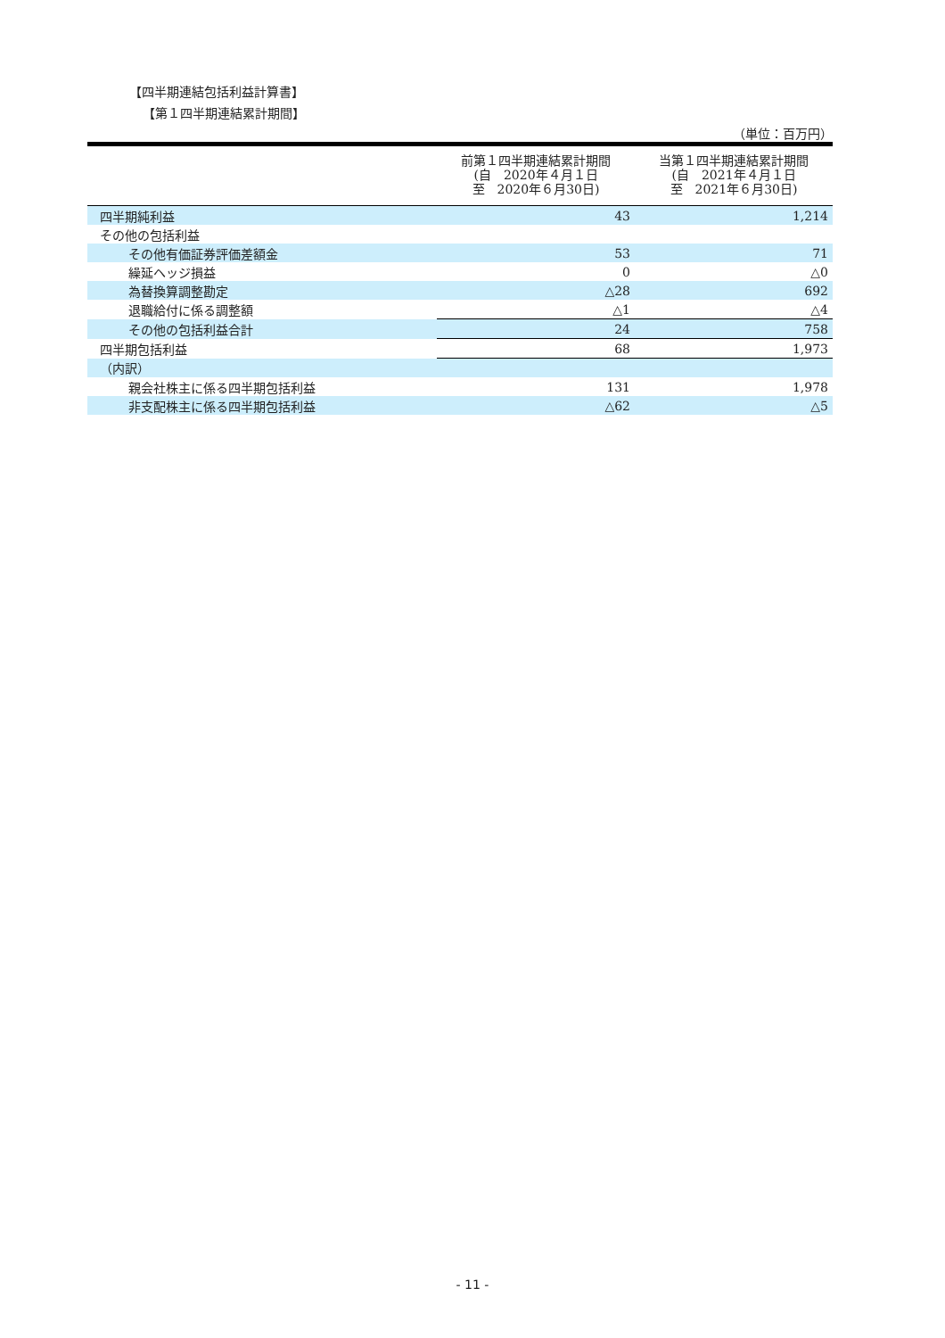【四半期連結包括利益計算書】
【第１四半期連結累計期間】
（単位：百万円）
| | 前第１四半期連結累計期間 (自 2020年４月１日 至 2020年６月30日) | 当第１四半期連結累計期間 (自 2021年４月１日 至 2021年６月30日) |
| --- | --- | --- |
| 四半期純利益 | 43 | 1,214 |
| その他の包括利益 | | |
| その他有価証券評価差額金 | 53 | 71 |
| 繰延ヘッジ損益 | 0 | △0 |
| 為替換算調整勘定 | △28 | 692 |
| 退職給付に係る調整額 | △1 | △4 |
| その他の包括利益合計 | 24 | 758 |
| 四半期包括利益 | 68 | 1,973 |
| （内訳） | | |
| 親会社株主に係る四半期包括利益 | 131 | 1,978 |
| 非支配株主に係る四半期包括利益 | △62 | △5 |
- 11 -